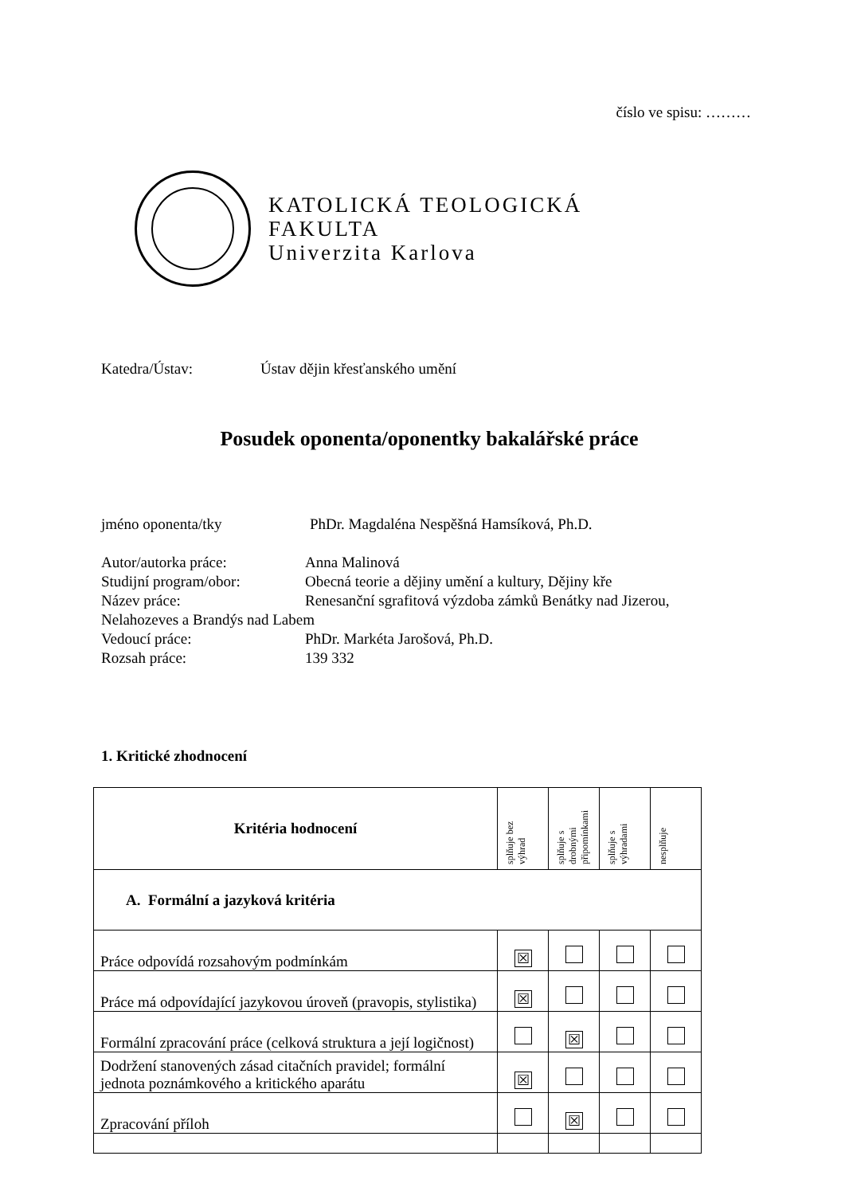číslo ve spisu: ………
KATOLICKÁ TEOLOGICKÁ
FAKULTA
Univerzita Karlova
Katedra/Ústav: Ústav dějin křesťanského umění
Posudek oponenta/oponentky bakalářské práce
jméno oponenta/tky PhDr. Magdaléna Nespěšná Hamsíková, Ph.D.
Autor/autorka práce: Anna Malinová
Studijní program/obor: Obecná teorie a dějiny umění a kultury, Dějiny kře
Název práce: Renesanční sgrafitová výzdoba zámků Benátky nad Jizerou,
Nelahozeves a Brandýs nad Labem
Vedoucí práce: PhDr. Markéta Jarošová, Ph.D.
Rozsah práce: 139 332
1. Kritické zhodnocení
| Kritéria hodnocení | splňuje bez výhrad | splňuje s drobnými připomínkami | splňuje s výhradami | nesplňuje |
| --- | --- | --- | --- | --- |
| A. Formální a jazyková kritéria | | | | |
| Práce odpovídá rozsahovým podmínkám | ☒ | | | |
| Práce má odpovídající jazykovou úroveň (pravopis, stylistika) | ☒ | | | |
| Formální zpracování práce (celková struktura a její logičnost) | | ☒ | | |
| Dodržení stanovených zásad citačních pravidel; formální jednota poznámkového a kritického aparátu | ☒ | | | |
| Zpracování příloh | | ☒ | | |